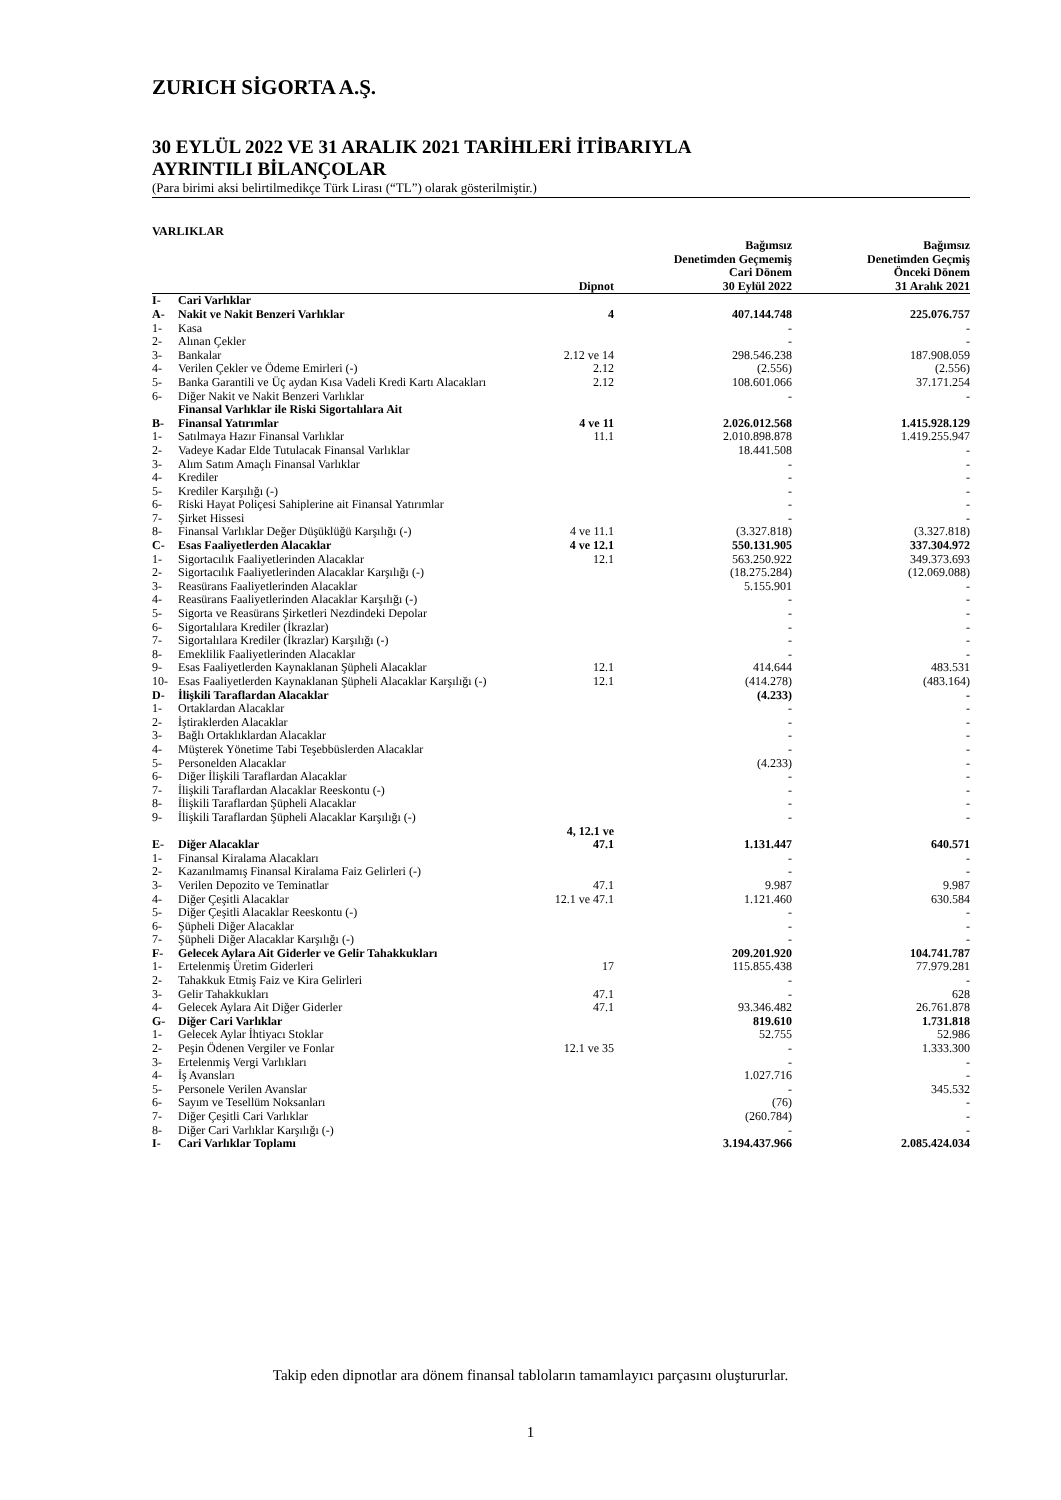ZURICH SİGORTA A.Ş.
30 EYLÜL 2022 VE 31 ARALIK 2021 TARİHLERİ İTİBARIYLA
AYRINTILI BİLANÇOLAR
(Para birimi aksi belirtilmedikçe Türk Lirası (“TL”) olarak gösterilmiştir.)
VARLIKLAR
| | | Dipnot | Bağımsız Denetimden Geçmemiş Cari Dönem 30 Eylül 2022 | Bağımsız Denetimden Geçmiş Önceki Dönem 31 Aralık 2021 |
| --- | --- | --- | --- | --- |
| I- | Cari Varlıklar | | | |
| A- | Nakit ve Nakit Benzeri Varlıklar | 4 | 407.144.748 | 225.076.757 |
| 1- | Kasa | | - | - |
| 2- | Alınan Çekler | | - | - |
| 3- | Bankalar | 2.12 ve 14 | 298.546.238 | 187.908.059 |
| 4- | Verilen Çekler ve Ödeme Emirleri (-) | 2.12 | (2.556) | (2.556) |
| 5- | Banka Garantili ve Üç aydan Kısa Vadeli Kredi Kartı Alacakları | 2.12 | 108.601.066 | 37.171.254 |
| 6- | Diğer Nakit ve Nakit Benzeri Varlıklar | | - | - |
| B- | Finansal Varlıklar ile Riski Sigortalılara Ait Finansal Yatırımlar | 4 ve 11 | 2.026.012.568 | 1.415.928.129 |
| 1- | Satılmaya Hazır Finansal Varlıklar | 11.1 | 2.010.898.878 | 1.419.255.947 |
| 2- | Vadeye Kadar Elde Tutulacak Finansal Varlıklar | | 18.441.508 | - |
| 3- | Alım Satım Amaçlı Finansal Varlıklar | | - | - |
| 4- | Krediler | | - | - |
| 5- | Krediler Karşılığı (-) | | - | - |
| 6- | Riski Hayat Poliçesi Sahiplerine ait Finansal Yatırımlar | | - | - |
| 7- | Şirket Hissesi | | - | - |
| 8- | Finansal Varlıklar Değer Düşüklüğü Karşılığı (-) | 4 ve 11.1 | (3.327.818) | (3.327.818) |
| C- | Esas Faaliyetlerden Alacaklar | 4 ve 12.1 | 550.131.905 | 337.304.972 |
| 1- | Sigortacılık Faaliyetlerinden Alacaklar | 12.1 | 563.250.922 | 349.373.693 |
| 2- | Sigortacılık Faaliyetlerinden Alacaklar Karşılığı (-) | | (18.275.284) | (12.069.088) |
| 3- | Reasürans Faaliyetlerinden Alacaklar | | 5.155.901 | - |
| 4- | Reasürans Faaliyetlerinden Alacaklar Karşılığı (-) | | - | - |
| 5- | Sigorta ve Reasürans Şirketleri Nezdindeki Depolar | | - | - |
| 6- | Sigortalılara Krediler (İkrazlar) | | - | - |
| 7- | Sigortalılara Krediler (İkrazlar) Karşılığı (-) | | - | - |
| 8- | Emeklilik Faaliyetlerinden Alacaklar | | - | - |
| 9- | Esas Faaliyetlerden Kaynaklanan Şüpheli Alacaklar | 12.1 | 414.644 | 483.531 |
| 10- | Esas Faaliyetlerden Kaynaklanan Şüpheli Alacaklar Karşılığı (-) | 12.1 | (414.278) | (483.164) |
| D- | İlişkili Taraflardan Alacaklar | | (4.233) | - |
| 1- | Ortaklardan Alacaklar | | - | - |
| 2- | İştiraklerden Alacaklar | | - | - |
| 3- | Bağlı Ortaklıklardan Alacaklar | | - | - |
| 4- | Müşterek Yönetime Tabi Teşebbüslerden Alacaklar | | - | - |
| 5- | Personelden Alacaklar | | (4.233) | - |
| 6- | Diğer İlişkili Taraflardan Alacaklar | | - | - |
| 7- | İlişkili Taraflardan Alacaklar Reeskontu (-) | | - | - |
| 8- | İlişkili Taraflardan Şüpheli Alacaklar | | - | - |
| 9- | İlişkili Taraflardan Şüpheli Alacaklar Karşılığı (-) | | - | - |
| E- | Diğer Alacaklar | 4, 12.1 ve 47.1 | 1.131.447 | 640.571 |
| 1- | Finansal Kiralama Alacakları | | - | - |
| 2- | Kazanılmamış Finansal Kiralama Faiz Gelirleri (-) | | - | - |
| 3- | Verilen Depozito ve Teminatlar | 47.1 | 9.987 | 9.987 |
| 4- | Diğer Çeşitli Alacaklar | 12.1 ve 47.1 | 1.121.460 | 630.584 |
| 5- | Diğer Çeşitli Alacaklar Reeskontu (-) | | - | - |
| 6- | Şüpheli Diğer Alacaklar | | - | - |
| 7- | Şüpheli Diğer Alacaklar Karşılığı (-) | | - | - |
| F- | Gelecek Aylara Ait Giderler ve Gelir Tahakkukları | | 209.201.920 | 104.741.787 |
| 1- | Ertelenmiş Üretim Giderleri | 17 | 115.855.438 | 77.979.281 |
| 2- | Tahakkuk Etmiş Faiz ve Kira Gelirleri | | - | - |
| 3- | Gelir Tahakkukları | 47.1 | - | 628 |
| 4- | Gelecek Aylara Ait Diğer Giderler | 47.1 | 93.346.482 | 26.761.878 |
| G- | Diğer Cari Varlıklar | | 819.610 | 1.731.818 |
| 1- | Gelecek Aylar İhtiyacı Stoklar | | 52.755 | 52.986 |
| 2- | Peşin Ödenen Vergiler ve Fonlar | 12.1 ve 35 | - | 1.333.300 |
| 3- | Ertelenmiş Vergi Varlıkları | | - | - |
| 4- | İş Avansları | | 1.027.716 | - |
| 5- | Personele Verilen Avanslar | | - | 345.532 |
| 6- | Sayım ve Tesellüm Noksanları | | (76) | - |
| 7- | Diğer Çeşitli Cari Varlıklar | | (260.784) | - |
| 8- | Diğer Cari Varlıklar Karşılığı (-) | | - | - |
| I- | Cari Varlıklar Toplamı | | 3.194.437.966 | 2.085.424.034 |
Takip eden dipnotlar ara dönem finansal tabloların tamamlayıcı parçasını oluştururlar.
1